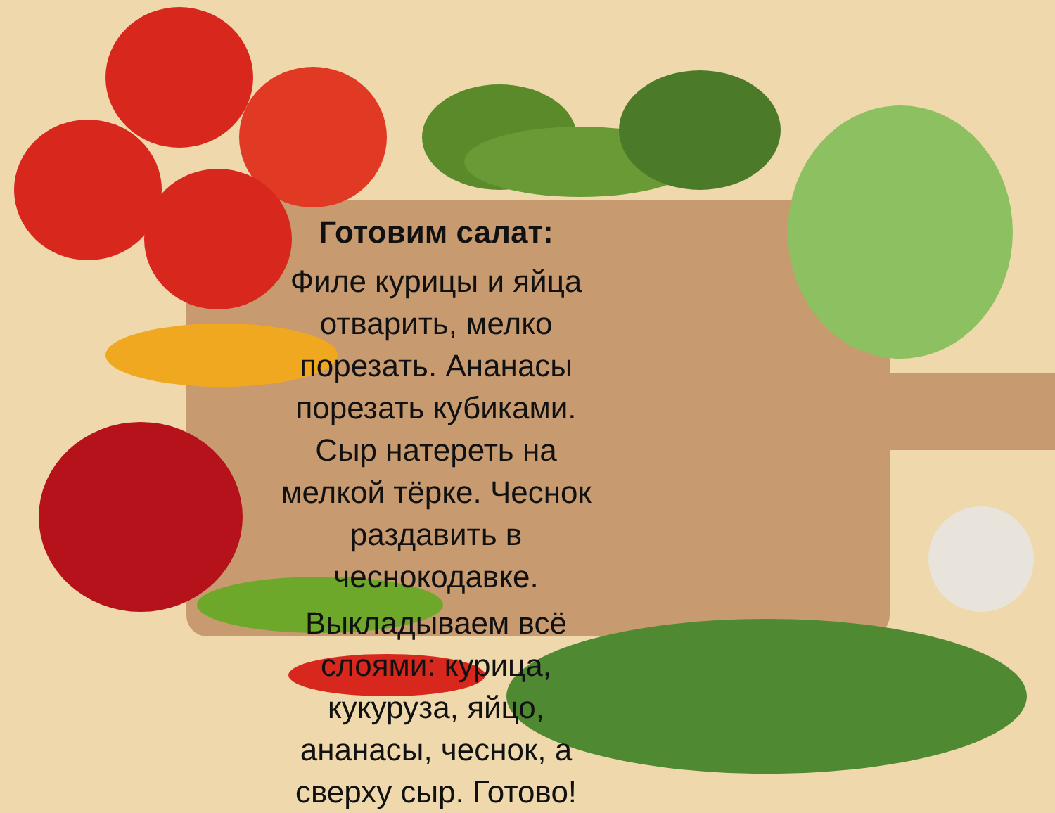Готовим салат:
Филе курицы и яйца отварить, мелко порезать. Ананасы порезать кубиками. Сыр натереть на мелкой тёрке. Чеснок раздавить в чеснокодавке.
Выкладываем всё слоями: курица, кукуруза, яйцо, ананасы, чеснок, а сверху сыр. Готово!